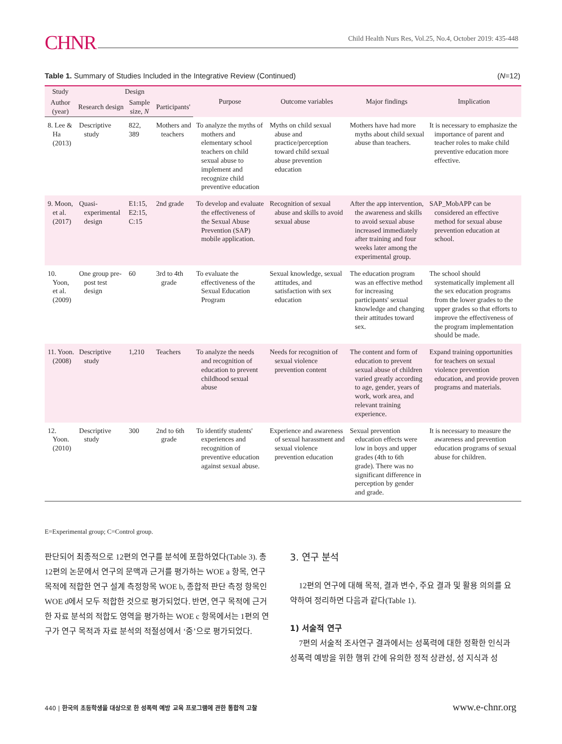CHNR Child Health Nurs Res, Vol.25, No.4, October 2019: 435-448
Table 1. Summary of Studies Included in the Integrative Review (Continued) (N=12)
| Study | Design | | | Purpose | Outcome variables | Major findings | Implication |
| --- | --- | --- | --- | --- | --- | --- | --- |
| Author (year) | Research design | Sample size, N | Participants' | | | | |
| 8. Lee & Ha (2013) | Descriptive study | 822, 389 | Mothers and teachers | To analyze the myths of mothers and elementary school teachers on child sexual abuse to implement and recognize child preventive education | Myths on child sexual abuse and practice/perception toward child sexual abuse prevention education | Mothers have had more myths about child sexual abuse than teachers. | It is necessary to emphasize the importance of parent and teacher roles to make child preventive education more effective. |
| 9. Moon, et al. (2017) | Quasi-experimental design | E1:15, E2:15, C:15 | 2nd grade | To develop and evaluate the effectiveness of the Sexual Abuse Prevention (SAP) mobile application. | Recognition of sexual abuse and skills to avoid sexual abuse | After the app intervention, the awareness and skills to avoid sexual abuse increased immediately after training and four weeks later among the experimental group. | SAP_MobAPP can be considered an effective method for sexual abuse prevention education at school. |
| 10. Yoon, et al. (2009) | One group pre-post test design | 60 | 3rd to 4th grade | To evaluate the effectiveness of the Sexual Education Program | Sexual knowledge, sexual attitudes, and satisfaction with sex education | The education program was an effective method for increasing participants' sexual knowledge and changing their attitudes toward sex. | The school should systematically implement all the sex education programs from the lower grades to the upper grades so that efforts to improve the effectiveness of the program implementation should be made. |
| 11. Yoon. (2008) | Descriptive study | 1,210 | Teachers | To analyze the needs and recognition of education to prevent childhood sexual abuse | Needs for recognition of sexual violence prevention content | The content and form of education to prevent sexual abuse of children varied greatly according to age, gender, years of work, work area, and relevant training experience. | Expand training opportunities for teachers on sexual violence prevention education, and provide proven programs and materials. |
| 12. Yoon. (2010) | Descriptive study | 300 | 2nd to 6th grade | To identify students' experiences and recognition of preventive education against sexual abuse. | Experience and awareness of sexual harassment and sexual violence prevention education | Sexual prevention education effects were low in boys and upper grades (4th to 6th grade). There was no significant difference in perception by gender and grade. | It is necessary to measure the awareness and prevention education programs of sexual abuse for children. |
E=Experimental group; C=Control group.
판단되어 최종적으로 12편의 연구를 분석에 포함하였다(Table 3). 총 12편의 논문에서 연구의 문맥과 근거를 평가하는 WOE a 항목, 연구 목적에 적합한 연구 설계 측정항목 WOE b, 종합적 판단 측정 항목인 WOE d에서 모두 적합한 것으로 평가되었다. 반면, 연구 목적에 근거한 자료 분석의 적합도 영역을 평가하는 WOE c 항목에서는 1편의 연구가 연구 목적과 자료 분석의 적절성에서 ‘중’으로 평가되었다.
3. 연구 분석
12편의 연구에 대해 목적, 결과 변수, 주요 결과 및 활용 의의를 요약하여 정리하면 다음과 같다(Table 1).
1) 서술적 연구
7편의 서술적 조사연구 결과에서는 성폭력에 대한 정확한 인식과 성폭력 예방을 위한 행위 간에 유의한 정적 상관성, 성 지식과 성
440 | 한국의 초등학생을 대상으로 한 성폭력 예방 교육 프로그램에 관한 통합적 고찰
www.e-chnr.org